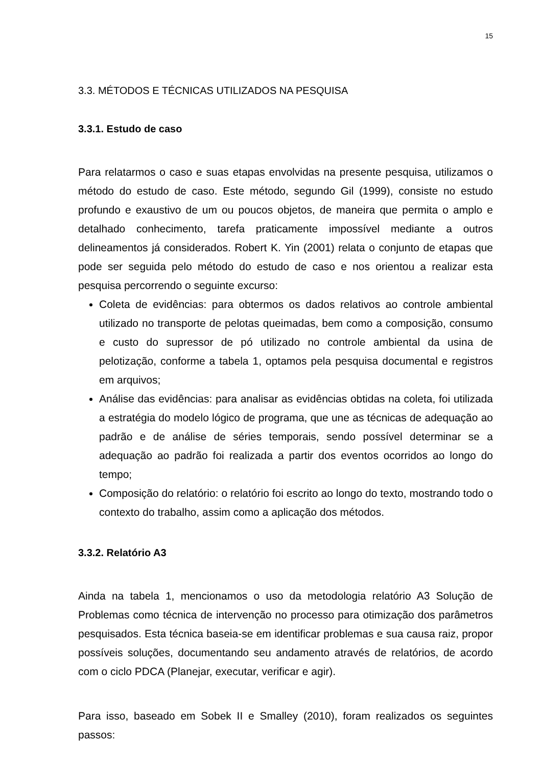15
3.3. MÉTODOS E TÉCNICAS UTILIZADOS NA PESQUISA
3.3.1. Estudo de caso
Para relatarmos o caso e suas etapas envolvidas na presente pesquisa, utilizamos o método do estudo de caso. Este método, segundo Gil (1999), consiste no estudo profundo e exaustivo de um ou poucos objetos, de maneira que permita o amplo e detalhado conhecimento, tarefa praticamente impossível mediante a outros delineamentos já considerados. Robert K. Yin (2001) relata o conjunto de etapas que pode ser seguida pelo método do estudo de caso e nos orientou a realizar esta pesquisa percorrendo o seguinte excurso:
Coleta de evidências: para obtermos os dados relativos ao controle ambiental utilizado no transporte de pelotas queimadas, bem como a composição, consumo e custo do supressor de pó utilizado no controle ambiental da usina de pelotização, conforme a tabela 1, optamos pela pesquisa documental e registros em arquivos;
Análise das evidências: para analisar as evidências obtidas na coleta, foi utilizada a estratégia do modelo lógico de programa, que une as técnicas de adequação ao padrão e de análise de séries temporais, sendo possível determinar se a adequação ao padrão foi realizada a partir dos eventos ocorridos ao longo do tempo;
Composição do relatório: o relatório foi escrito ao longo do texto, mostrando todo o contexto do trabalho, assim como a aplicação dos métodos.
3.3.2. Relatório A3
Ainda na tabela 1, mencionamos o uso da metodologia relatório A3 Solução de Problemas como técnica de intervenção no processo para otimização dos parâmetros pesquisados. Esta técnica baseia-se em identificar problemas e sua causa raiz, propor possíveis soluções, documentando seu andamento através de relatórios, de acordo com o ciclo PDCA (Planejar, executar, verificar e agir).
Para isso, baseado em Sobek II e Smalley (2010), foram realizados os seguintes passos: